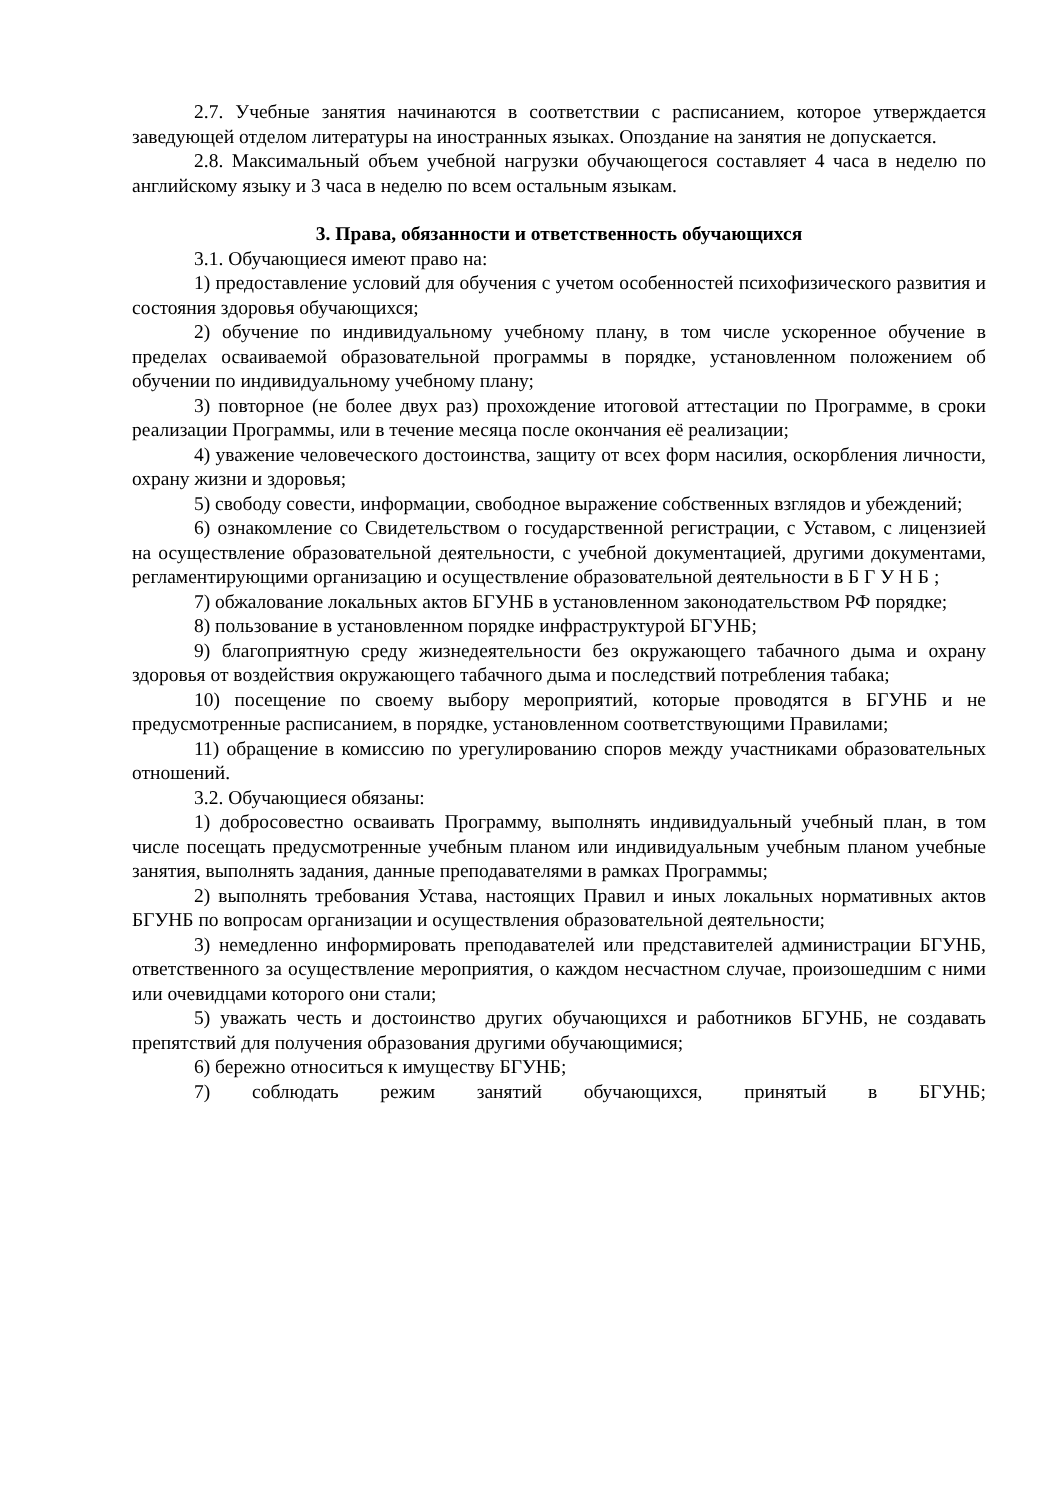2.7. Учебные занятия начинаются в соответствии с расписанием, которое утверждается заведующей отделом литературы на иностранных языках. Опоздание на занятия не допускается.
2.8. Максимальный объем учебной нагрузки обучающегося составляет 4 часа в неделю по английскому языку и 3 часа в неделю по всем остальным языкам.
3. Права, обязанности и ответственность обучающихся
3.1. Обучающиеся имеют право на:
1) предоставление условий для обучения с учетом особенностей психофизического развития и состояния здоровья обучающихся;
2) обучение по индивидуальному учебному плану, в том числе ускоренное обучение в пределах осваиваемой образовательной программы в порядке, установленном положением об обучении по индивидуальному учебному плану;
3) повторное (не более двух раз) прохождение итоговой аттестации по Программе, в сроки реализации Программы, или в течение месяца после окончания её реализации;
4) уважение человеческого достоинства, защиту от всех форм насилия, оскорбления личности, охрану жизни и здоровья;
5) свободу совести, информации, свободное выражение собственных взглядов и убеждений;
6) ознакомление со Свидетельством о государственной регистрации, с Уставом, с лицензией на осуществление образовательной деятельности, с учебной документацией, другими документами, регламентирующими организацию и осуществление образовательной деятельности в Б Г У Н Б ;
7) обжалование локальных актов БГУНБ в установленном законодательством РФ порядке;
8) пользование в установленном порядке инфраструктурой БГУНБ;
9) благоприятную среду жизнедеятельности без окружающего табачного дыма и охрану здоровья от воздействия окружающего табачного дыма и последствий потребления табака;
10) посещение по своему выбору мероприятий, которые проводятся в БГУНБ и не предусмотренные расписанием, в порядке, установленном соответствующими Правилами;
11) обращение в комиссию по урегулированию споров между участниками образовательных отношений.
3.2. Обучающиеся обязаны:
1) добросовестно осваивать Программу, выполнять индивидуальный учебный план, в том числе посещать предусмотренные учебным планом или индивидуальным учебным планом учебные занятия, выполнять задания, данные преподавателями в рамках Программы;
2) выполнять требования Устава, настоящих Правил и иных локальных нормативных актов БГУНБ по вопросам организации и осуществления образовательной деятельности;
3) немедленно информировать преподавателей или представителей администрации БГУНБ, ответственного за осуществление мероприятия, о каждом несчастном случае, произошедшим с ними или очевидцами которого они стали;
5) уважать честь и достоинство других обучающихся и работников БГУНБ, не создавать препятствий для получения образования другими обучающимися;
6) бережно относиться к имуществу БГУНБ;
7) соблюдать режим занятий обучающихся, принятый в БГУНБ;